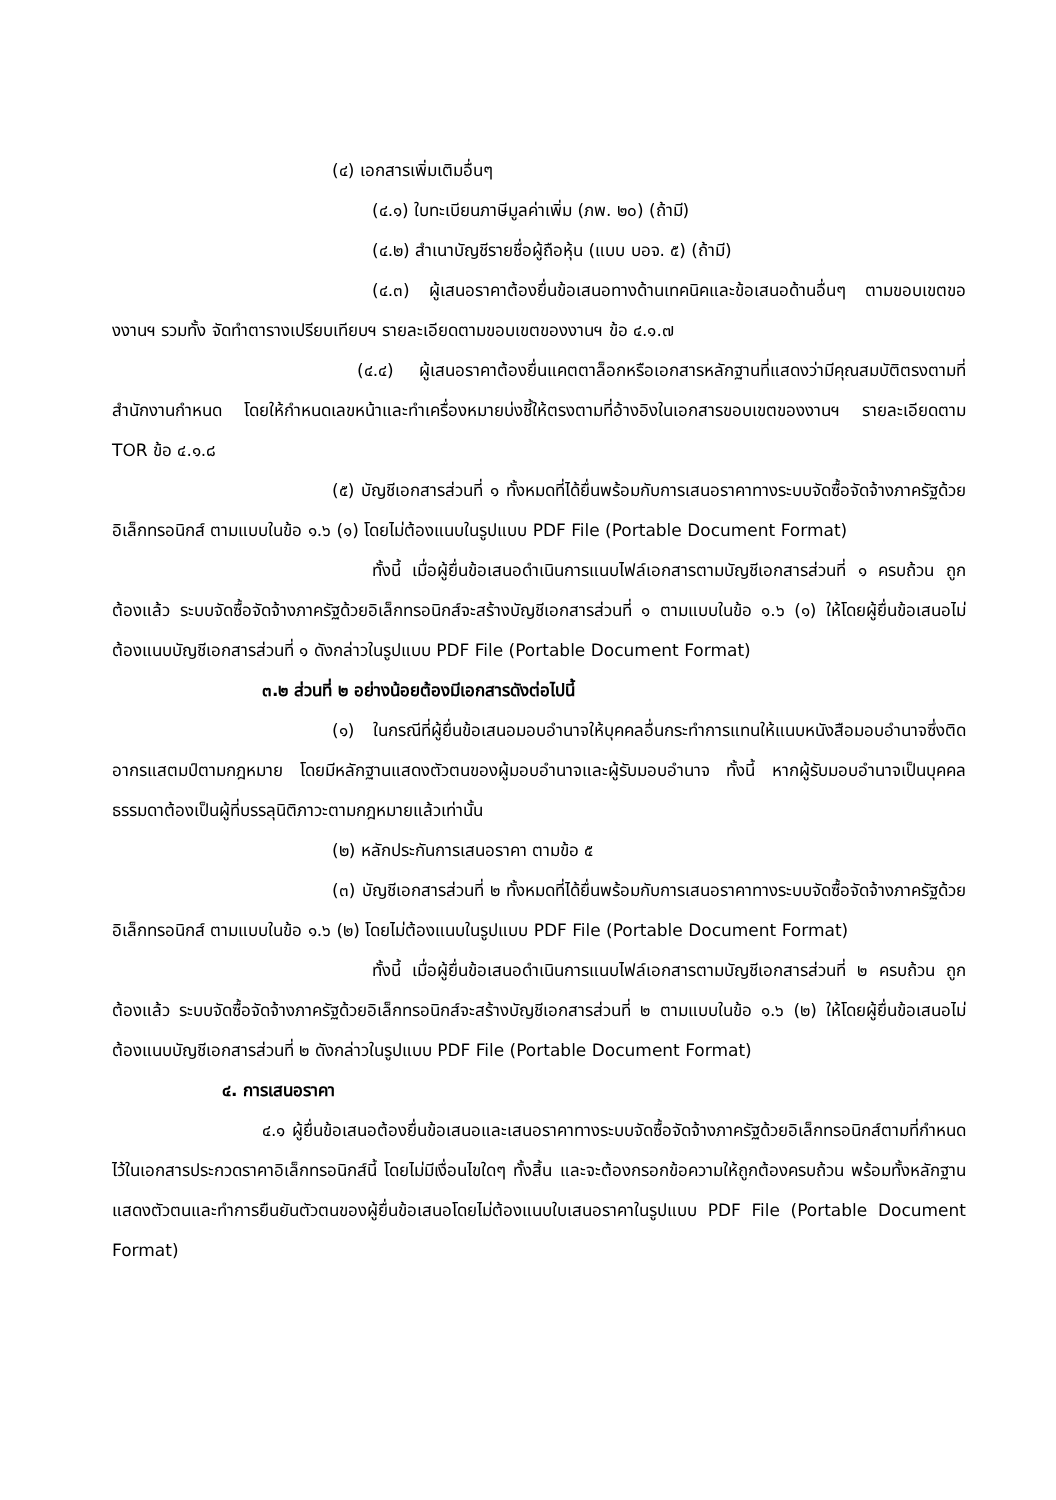(๔) เอกสารเพิ่มเติมอื่นๆ
(๔.๑) ใบทะเบียนภาษีมูลค่าเพิ่ม (ภพ. ๒๐) (ถ้ามี)
(๔.๒) สำเนาบัญชีรายชื่อผู้ถือหุ้น (แบบ บอจ. ๕) (ถ้ามี)
(๔.๓) ผู้เสนอราคาต้องยื่นข้อเสนอทางด้านเทคนิคและข้อเสนอด้านอื่นๆ ตามขอบเขตของงานฯ รวมทั้ง จัดทำตารางเปรียบเทียบฯ รายละเอียดตามขอบเขตของงานฯ ข้อ ๔.๑.๗
(๔.๔) ผู้เสนอราคาต้องยื่นแคตตาล็อกหรือเอกสารหลักฐานที่แสดงว่ามีคุณสมบัติตรงตามที่สำนักงานกำหนด โดยให้กำหนดเลขหน้าและทำเครื่องหมายบ่งชี้ให้ตรงตามที่อ้างอิงในเอกสารขอบเขตของงานฯ รายละเอียดตาม TOR ข้อ ๔.๑.๘
(๕) บัญชีเอกสารส่วนที่ ๑ ทั้งหมดที่ได้ยื่นพร้อมกับการเสนอราคาทางระบบจัดซื้อจัดจ้างภาครัฐด้วยอิเล็กทรอนิกส์ ตามแบบในข้อ ๑.๖ (๑) โดยไม่ต้องแนบในรูปแบบ PDF File (Portable Document Format)
ทั้งนี้ เมื่อผู้ยื่นข้อเสนอดำเนินการแนบไฟล์เอกสารตามบัญชีเอกสารส่วนที่ ๑ ครบถ้วน ถูกต้องแล้ว ระบบจัดซื้อจัดจ้างภาครัฐด้วยอิเล็กทรอนิกส์จะสร้างบัญชีเอกสารส่วนที่ ๑ ตามแบบในข้อ ๑.๖ (๑) ให้โดยผู้ยื่นข้อเสนอไม่ต้องแนบบัญชีเอกสารส่วนที่ ๑ ดังกล่าวในรูปแบบ PDF File (Portable Document Format)
๓.๒ ส่วนที่ ๒ อย่างน้อยต้องมีเอกสารดังต่อไปนี้
(๑) ในกรณีที่ผู้ยื่นข้อเสนอมอบอำนาจให้บุคคลอื่นกระทำการแทนให้แนบหนังสือมอบอำนาจซึ่งติดอากรแสตมป์ตามกฎหมาย โดยมีหลักฐานแสดงตัวตนของผู้มอบอำนาจและผู้รับมอบอำนาจ ทั้งนี้ หากผู้รับมอบอำนาจเป็นบุคคลธรรมดาต้องเป็นผู้ที่บรรลุนิติภาวะตามกฎหมายแล้วเท่านั้น
(๒) หลักประกันการเสนอราคา ตามข้อ ๕
(๓) บัญชีเอกสารส่วนที่ ๒ ทั้งหมดที่ได้ยื่นพร้อมกับการเสนอราคาทางระบบจัดซื้อจัดจ้างภาครัฐด้วยอิเล็กทรอนิกส์ ตามแบบในข้อ ๑.๖ (๒) โดยไม่ต้องแนบในรูปแบบ PDF File (Portable Document Format)
ทั้งนี้ เมื่อผู้ยื่นข้อเสนอดำเนินการแนบไฟล์เอกสารตามบัญชีเอกสารส่วนที่ ๒ ครบถ้วน ถูกต้องแล้ว ระบบจัดซื้อจัดจ้างภาครัฐด้วยอิเล็กทรอนิกส์จะสร้างบัญชีเอกสารส่วนที่ ๒ ตามแบบในข้อ ๑.๖ (๒) ให้โดยผู้ยื่นข้อเสนอไม่ต้องแนบบัญชีเอกสารส่วนที่ ๒ ดังกล่าวในรูปแบบ PDF File (Portable Document Format)
๔. การเสนอราคา
๔.๑ ผู้ยื่นข้อเสนอต้องยื่นข้อเสนอและเสนอราคาทางระบบจัดซื้อจัดจ้างภาครัฐด้วยอิเล็กทรอนิกส์ตามที่กำหนดไว้ในเอกสารประกวดราคาอิเล็กทรอนิกส์นี้ โดยไม่มีเงื่อนไขใดๆ ทั้งสิ้น และจะต้องกรอกข้อความให้ถูกต้องครบถ้วน พร้อมทั้งหลักฐานแสดงตัวตนและทำการยืนยันตัวตนของผู้ยื่นข้อเสนอโดยไม่ต้องแนบใบเสนอราคาในรูปแบบ PDF File (Portable Document Format)